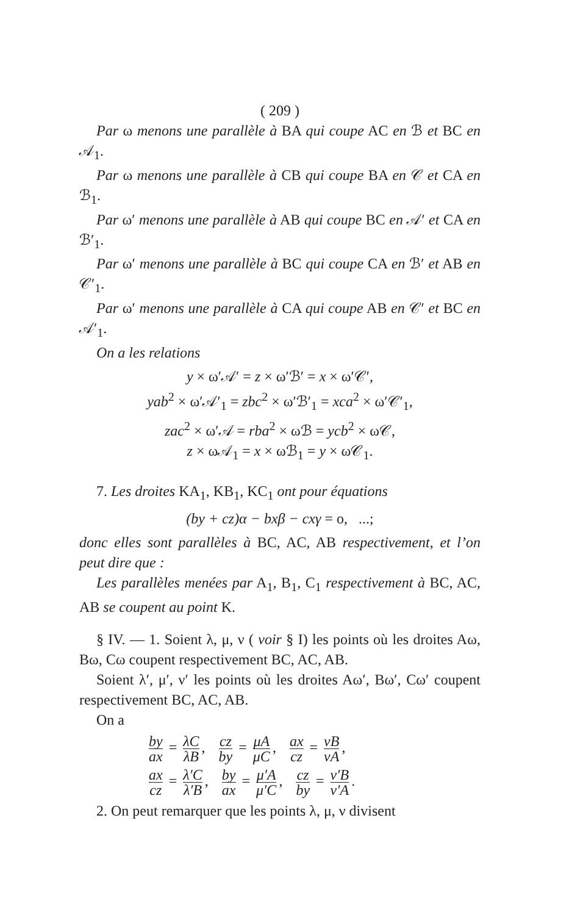( 209 )
Par ω menons une parallèle à BA qui coupe AC en ℬ et BC en 𝒜<sub>1</sub>.
Par ω menons une parallèle à CB qui coupe BA en 𝒞 et CA en ℬ<sub>1</sub>.
Par ω′ menons une parallèle à AB qui coupe BC en 𝒜′ et CA en ℬ′<sub>1</sub>.
Par ω′ menons une parallèle à BC qui coupe CA en ℬ′ et AB en 𝒞′<sub>1</sub>.
Par ω′ menons une parallèle à CA qui coupe AB en 𝒞′ et BC en 𝒜′<sub>1</sub>.
On a les relations
y × ω′𝒜′ = z × ω′ℬ′ = x × ω′𝒞′,
yab<sup>2</sup> × ω′𝒜′<sub>1</sub> = zbc<sup>2</sup> × ω′ℬ′<sub>1</sub> = xca<sup>2</sup> × ω′𝒞′<sub>1</sub>,
zac<sup>2</sup> × ω′𝒜 = rba<sup>2</sup> × ωℬ = ycb<sup>2</sup> × ω𝒞,
z × ω𝒜<sub>1</sub> = x × ωℬ<sub>1</sub> = y × ω𝒞<sub>1</sub>.
7. Les droites KA<sub>1</sub>, KB<sub>1</sub>, KC<sub>1</sub> ont pour équations
(by + cz)α − bxβ − cxγ = o, ...;
donc elles sont parallèles à BC, AC, AB respectivement, et l’on peut dire que :
Les parallèles menées par A<sub>1</sub>, B<sub>1</sub>, C<sub>1</sub> respectivement à BC, AC, AB se coupent au point K.
§ IV. — 1. Soient λ, μ, ν ( voir § I) les points où les droites Aω, Bω, Cω coupent respectivement BC, AC, AB.
Soient λ′, μ′, ν′ les points où les droites Aω′, Bω′, Cω′ coupent respectivement BC, AC, AB.
On a
by ax = λC λB, cz by = μA μC, ax cz = νB νA,
ax cz = λ′C λ′B, by ax = μ′A μ′C, cz by = ν′B ν′A.
2. On peut remarquer que les points λ, μ, ν divisent